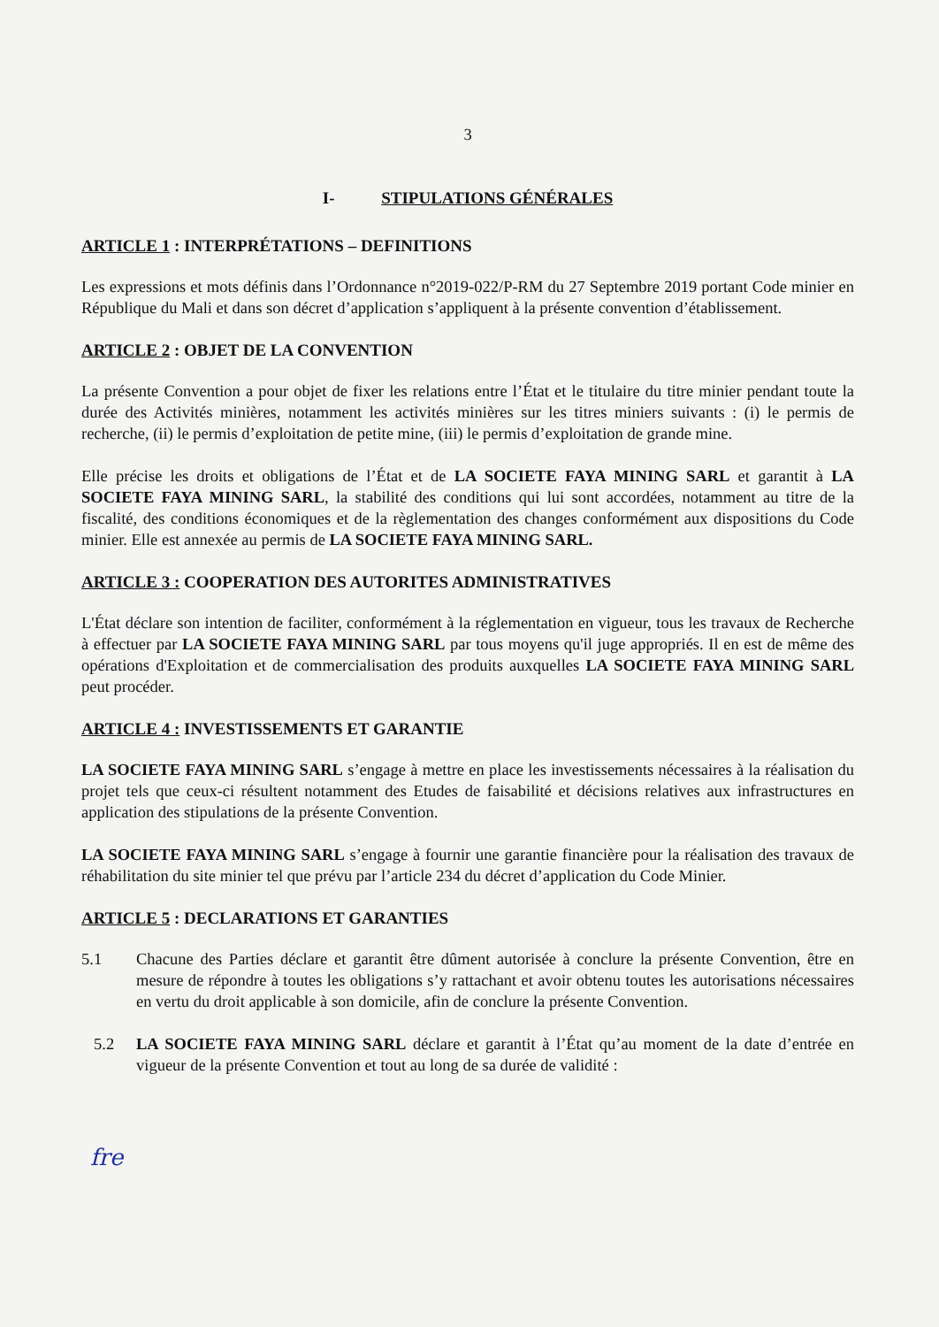3
I- STIPULATIONS GÉNÉRALES
ARTICLE 1 : INTERPRÉTATIONS – DEFINITIONS
Les expressions et mots définis dans l’Ordonnance n°2019-022/P-RM du 27 Septembre 2019 portant Code minier en République du Mali et dans son décret d’application s’appliquent à la présente convention d’établissement.
ARTICLE 2 : OBJET DE LA CONVENTION
La présente Convention a pour objet de fixer les relations entre l’État et le titulaire du titre minier pendant toute la durée des Activités minières, notamment les activités minières sur les titres miniers suivants : (i) le permis de recherche, (ii) le permis d’exploitation de petite mine, (iii) le permis d’exploitation de grande mine.
Elle précise les droits et obligations de l’État et de LA SOCIETE FAYA MINING SARL et garantit à LA SOCIETE FAYA MINING SARL, la stabilité des conditions qui lui sont accordées, notamment au titre de la fiscalité, des conditions économiques et de la règlementation des changes conformément aux dispositions du Code minier. Elle est annexée au permis de LA SOCIETE FAYA MINING SARL.
ARTICLE 3 : COOPERATION DES AUTORITES ADMINISTRATIVES
L'État déclare son intention de faciliter, conformément à la réglementation en vigueur, tous les travaux de Recherche à effectuer par LA SOCIETE FAYA MINING SARL par tous moyens qu'il juge appropriés. Il en est de même des opérations d'Exploitation et de commercialisation des produits auxquelles LA SOCIETE FAYA MINING SARL peut procéder.
ARTICLE 4 : INVESTISSEMENTS ET GARANTIE
LA SOCIETE FAYA MINING SARL s’engage à mettre en place les investissements nécessaires à la réalisation du projet tels que ceux-ci résultent notamment des Etudes de faisabilité et décisions relatives aux infrastructures en application des stipulations de la présente Convention.
LA SOCIETE FAYA MINING SARL s’engage à fournir une garantie financière pour la réalisation des travaux de réhabilitation du site minier tel que prévu par l’article 234 du décret d’application du Code Minier.
ARTICLE 5 : DECLARATIONS ET GARANTIES
5.1 Chacune des Parties déclare et garantit être dûment autorisée à conclure la présente Convention, être en mesure de répondre à toutes les obligations s’y rattachant et avoir obtenu toutes les autorisations nécessaires en vertu du droit applicable à son domicile, afin de conclure la présente Convention.
5.2 LA SOCIETE FAYA MINING SARL déclare et garantit à l’État qu’au moment de la date d’entrée en vigueur de la présente Convention et tout au long de sa durée de validité :
fre